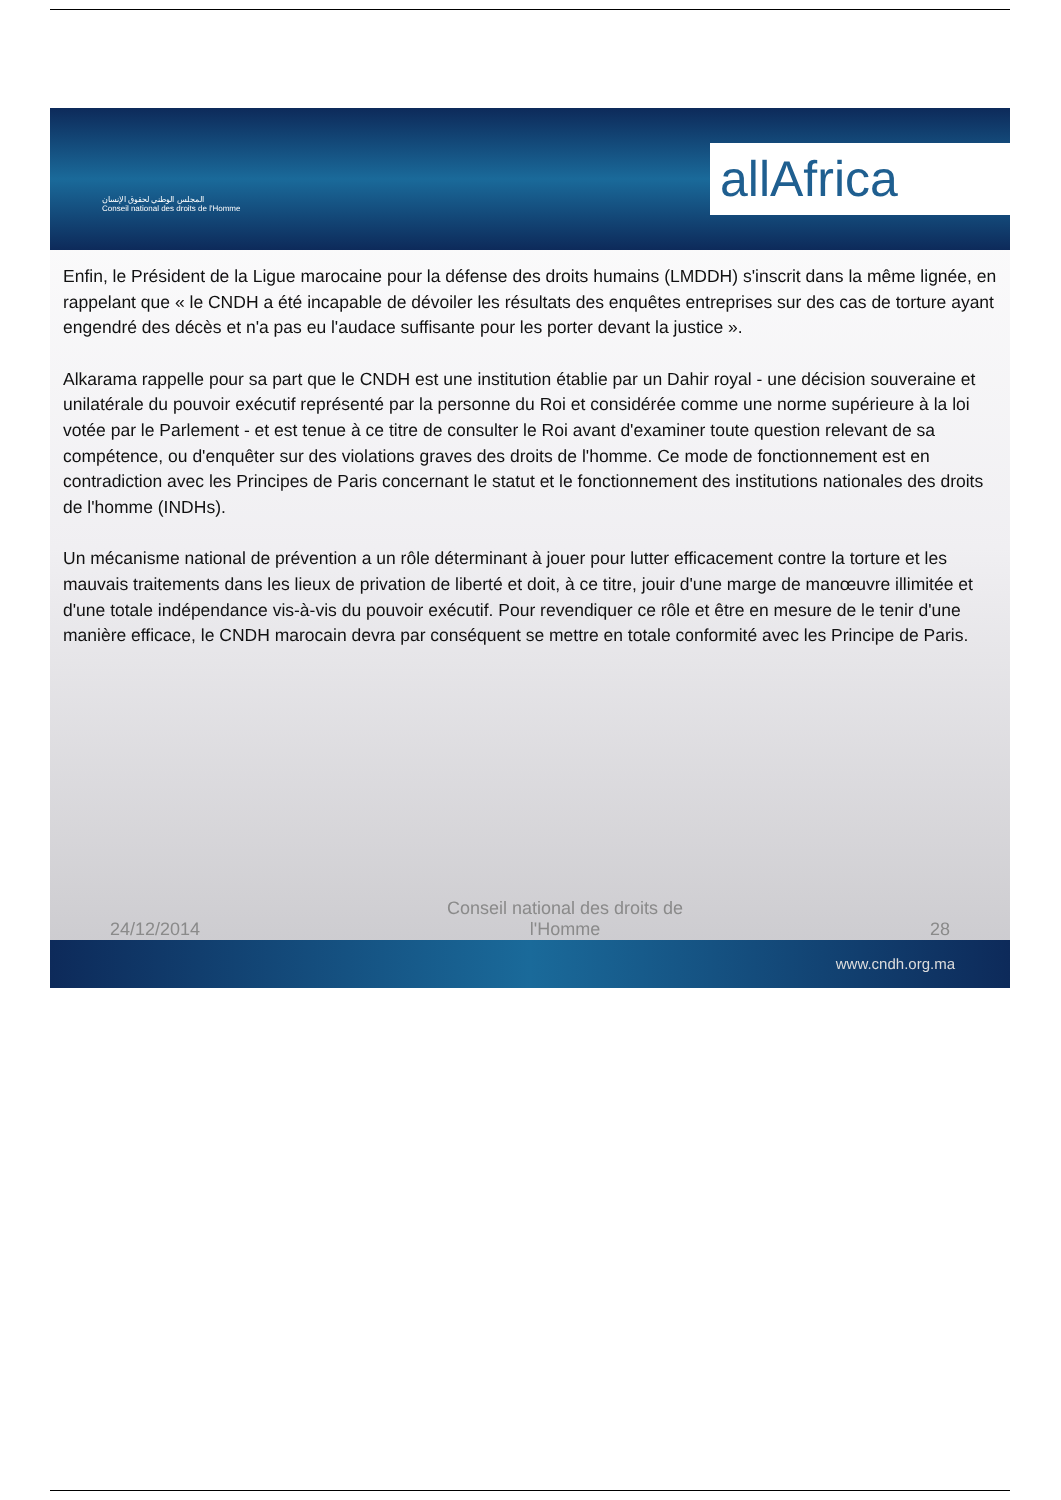المجلس الوطني لحقوق الإنسان
Conseil national des droits de l'Homme
allAfrica
Enfin, le Président de la Ligue marocaine pour la défense des droits humains (LMDDH) s'inscrit dans la même lignée, en rappelant que « le CNDH a été incapable de dévoiler les résultats des enquêtes entreprises sur des cas de torture ayant engendré des décès et n'a pas eu l'audace suffisante pour les porter devant la justice ».
Alkarama rappelle pour sa part que le CNDH est une institution établie par un Dahir royal - une décision souveraine et unilatérale du pouvoir exécutif représenté par la personne du Roi et considérée comme une norme supérieure à la loi votée par le Parlement - et est tenue à ce titre de consulter le Roi avant d'examiner toute question relevant de sa compétence, ou d'enquêter sur des violations graves des droits de l'homme. Ce mode de fonctionnement est en contradiction avec les Principes de Paris concernant le statut et le fonctionnement des institutions nationales des droits de l'homme (INDHs).
Un mécanisme national de prévention a un rôle déterminant à jouer pour lutter efficacement contre la torture et les mauvais traitements dans les lieux de privation de liberté et doit, à ce titre, jouir d'une marge de manœuvre illimitée et d'une totale indépendance vis-à-vis du pouvoir exécutif. Pour revendiquer ce rôle et être en mesure de le tenir d'une manière efficace, le CNDH marocain devra par conséquent se mettre en totale conformité avec les Principe de Paris.
24/12/2014 Conseil national des droits de l'Homme 28
www.cndh.org.ma